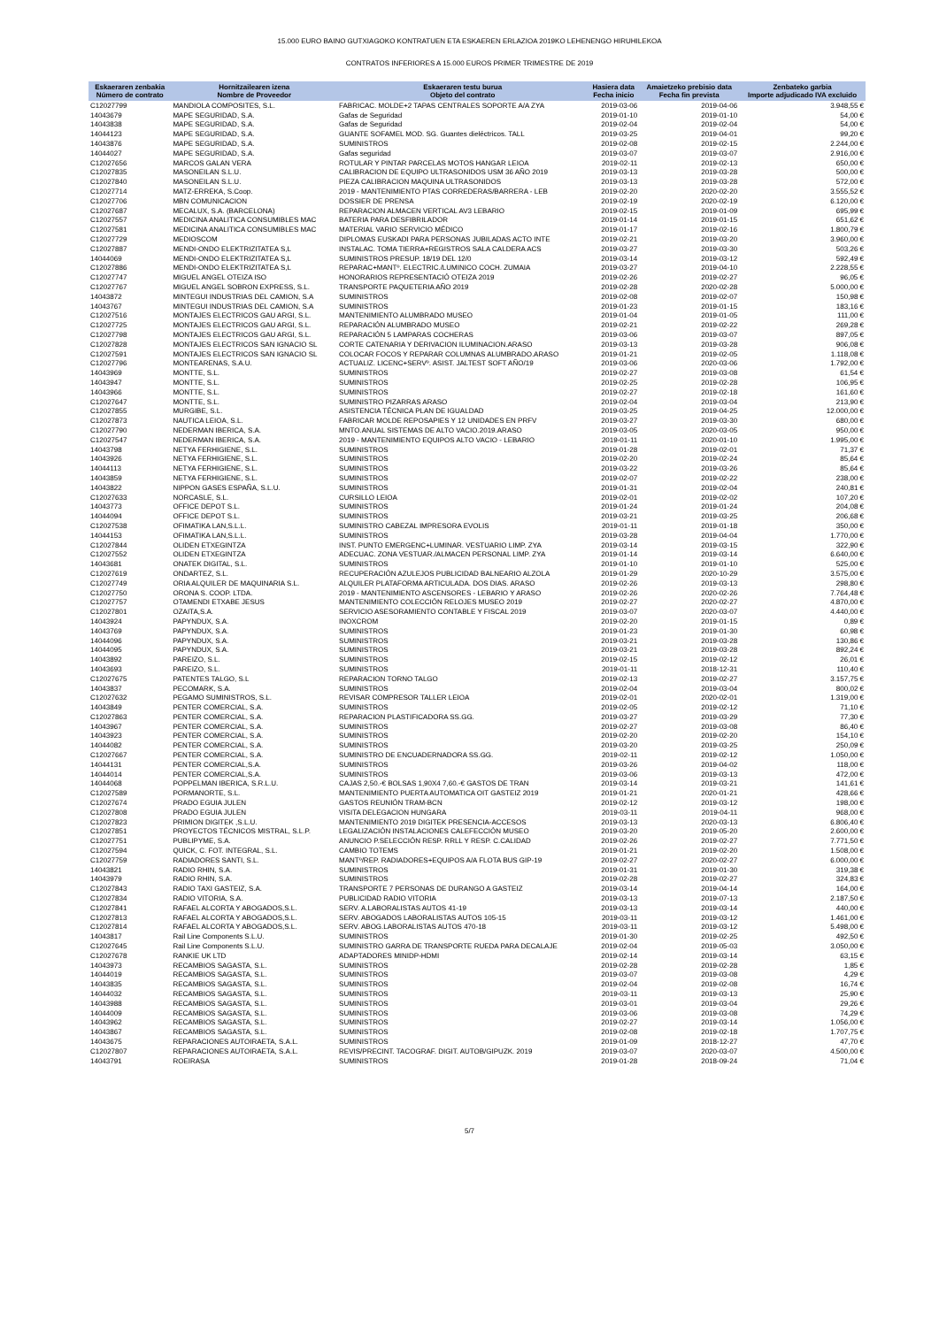15.000 EURO BAINO GUTXIAGOKO KONTRATUEN ETA ESKAEREN ERLAZIOA 2019KO LEHENENGO HIRUHILEKOA
CONTRATOS INFERIORES A 15.000 EUROS PRIMER TRIMESTRE DE 2019
| Eskaeraren zenbakia Número de contrato | Hornitzailearen izena Nombre de Proveedor | Eskaeraren testu burua Objeto del contrato | Hasiera data Fecha inicio | Amaietzeko prebisio data Fecha fin prevista | Zenbateko garbia Importe adjudicado IVA excluido |
| --- | --- | --- | --- | --- | --- |
| C12027799 | MANDIOLA COMPOSITES, S.L. | FABRICAC. MOLDE+2 TAPAS CENTRALES SOPORTE A/A ZYA | 2019-03-06 | 2019-04-06 | 3.948,55 € |
| 14043679 | MAPE SEGURIDAD, S.A. | Gafas de Seguridad | 2019-01-10 | 2019-01-10 | 54,00 € |
| 14043838 | MAPE SEGURIDAD, S.A. | Gafas de Seguridad | 2019-02-04 | 2019-02-04 | 54,00 € |
| 14044123 | MAPE SEGURIDAD, S.A. | GUANTE SOFAMEL MOD. SG. Guantes dieléctricos. TALL | 2019-03-25 | 2019-04-01 | 99,20 € |
| 14043876 | MAPE SEGURIDAD, S.A. | SUMINISTROS | 2019-02-08 | 2019-02-15 | 2.244,00 € |
| 14044027 | MAPE SEGURIDAD, S.A. | Gafas seguridad | 2019-03-07 | 2019-03-07 | 2.916,00 € |
| C12027656 | MARCOS GALAN VERA | ROTULAR Y PINTAR PARCELAS MOTOS HANGAR LEIOA | 2019-02-11 | 2019-02-13 | 650,00 € |
| C12027835 | MASONEILAN S.L.U. | CALIBRACION DE EQUIPO ULTRASONIDOS USM 36 AÑO 2019 | 2019-03-13 | 2019-03-28 | 500,00 € |
| C12027840 | MASONEILAN S.L.U. | PIEZA CALIBRACION MAQUINA ULTRASONIDOS | 2019-03-13 | 2019-03-28 | 572,00 € |
| C12027714 | MATZ-ERREKA, S.Coop. | 2019 - MANTENIMIENTO PTAS CORREDERAS/BARRERA - LEB | 2019-02-20 | 2020-02-20 | 3.555,52 € |
| C12027706 | MBN COMUNICACION | DOSSIER DE PRENSA | 2019-02-19 | 2020-02-19 | 6.120,00 € |
| C12027687 | MECALUX, S.A. (BARCELONA) | REPARACION ALMACEN VERTICAL AV3 LEBARIO | 2019-02-15 | 2019-01-09 | 695,99 € |
| C12027557 | MEDICINA ANALITICA CONSUMIBLES MAC | BATERIA PARA DESFIBRILADOR | 2019-01-14 | 2019-01-15 | 651,62 € |
| C12027581 | MEDICINA ANALITICA CONSUMIBLES MAC | MATERIAL VARIO SERVICIO MÉDICO | 2019-01-17 | 2019-02-16 | 1.800,79 € |
| C12027729 | MEDIOSCOM | DIPLOMAS EUSKADI PARA PERSONAS JUBILADAS ACTO INTE | 2019-02-21 | 2019-03-20 | 3.960,00 € |
| C12027887 | MENDI-ONDO ELEKTRIZITATEA S,L | INSTALAC. TOMA TIERRA+REGISTROS SALA CALDERA ACS | 2019-03-27 | 2019-03-30 | 503,26 € |
| 14044069 | MENDI-ONDO ELEKTRIZITATEA S,L | SUMINISTROS PRESUP. 18/19 DEL 12/0 | 2019-03-14 | 2019-03-12 | 592,49 € |
| C12027886 | MENDI-ONDO ELEKTRIZITATEA S,L | REPARAC+MANTº. ELECTRIC./LUMINICO COCH. ZUMAIA | 2019-03-27 | 2019-04-10 | 2.228,55 € |
| C12027747 | MIGUEL ANGEL OTEIZA ISO | HONORARIOS REPRESENTACIÓ OTEIZA 2019 | 2019-02-26 | 2019-02-27 | 96,05 € |
| C12027767 | MIGUEL ANGEL SOBRON EXPRESS, S.L. | TRANSPORTE PAQUETERIA AÑO 2019 | 2019-02-28 | 2020-02-28 | 5.000,00 € |
| 14043872 | MINTEGUI INDUSTRIAS DEL CAMION, S.A | SUMINISTROS | 2019-02-08 | 2019-02-07 | 150,98 € |
| 14043767 | MINTEGUI INDUSTRIAS DEL CAMION, S.A | SUMINISTROS | 2019-01-23 | 2019-01-15 | 183,16 € |
| C12027516 | MONTAJES ELECTRICOS GAU ARGI, S.L. | MANTENIMIENTO ALUMBRADO MUSEO | 2019-01-04 | 2019-01-05 | 111,00 € |
| C12027725 | MONTAJES ELECTRICOS GAU ARGI, S.L. | REPARACIÓN ALUMBRADO MUSEO | 2019-02-21 | 2019-02-22 | 269,28 € |
| C12027798 | MONTAJES ELECTRICOS GAU ARGI, S.L. | REPARACIÓN 5 LAMPARAS COCHERAS | 2019-03-06 | 2019-03-07 | 897,05 € |
| C12027828 | MONTAJES ELECTRICOS SAN IGNACIO SL | CORTE CATENARIA Y DERIVACION ILUMINACION.ARASO | 2019-03-13 | 2019-03-28 | 906,08 € |
| C12027591 | MONTAJES ELECTRICOS SAN IGNACIO SL | COLOCAR FOCOS Y REPARAR COLUMNAS ALUMBRADO.ARASO | 2019-01-21 | 2019-02-05 | 1.118,08 € |
| C12027796 | MONTEARENAS, S.A.U. | ACTUALIZ. LICENC+SERVº. ASIST. JALTEST SOFT AÑO/19 | 2019-03-06 | 2020-03-06 | 1.792,00 € |
| 14043969 | MONTTE, S.L. | SUMINISTROS | 2019-02-27 | 2019-03-08 | 61,54 € |
| 14043947 | MONTTE, S.L. | SUMINISTROS | 2019-02-25 | 2019-02-28 | 106,95 € |
| 14043966 | MONTTE, S.L. | SUMINISTROS | 2019-02-27 | 2019-02-18 | 161,60 € |
| C12027647 | MONTTE, S.L. | SUMINISTRO PIZARRAS ARASO | 2019-02-04 | 2019-03-04 | 213,90 € |
| C12027855 | MURGIBE, S.L. | ASISTENCIA TÉCNICA PLAN DE IGUALDAD | 2019-03-25 | 2019-04-25 | 12.000,00 € |
| C12027873 | NAUTICA LEIOA, S.L. | FABRICAR MOLDE REPOSAPIES Y 12 UNIDADES EN PRFV | 2019-03-27 | 2019-03-30 | 680,00 € |
| C12027790 | NEDERMAN IBERICA, S.A. | MNTO.ANUAL SISTEMAS DE ALTO VACIO.2019.ARASO | 2019-03-05 | 2020-03-05 | 950,00 € |
| C12027547 | NEDERMAN IBERICA, S.A. | 2019 - MANTENIMIENTO EQUIPOS ALTO VACIO - LEBARIO | 2019-01-11 | 2020-01-10 | 1.995,00 € |
| 14043798 | NETYA FERHIGIENE, S.L. | SUMINISTROS | 2019-01-28 | 2019-02-01 | 71,37 € |
| 14043926 | NETYA FERHIGIENE, S.L. | SUMINISTROS | 2019-02-20 | 2019-02-24 | 85,64 € |
| 14044113 | NETYA FERHIGIENE, S.L. | SUMINISTROS | 2019-03-22 | 2019-03-26 | 85,64 € |
| 14043859 | NETYA FERHIGIENE, S.L. | SUMINISTROS | 2019-02-07 | 2019-02-22 | 238,00 € |
| 14043822 | NIPPON GASES ESPAÑA, S.L.U. | SUMINISTROS | 2019-01-31 | 2019-02-04 | 240,81 € |
| C12027633 | NORCASLE, S.L. | CURSILLO LEIOA | 2019-02-01 | 2019-02-02 | 107,20 € |
| 14043773 | OFFICE DEPOT S.L. | SUMINISTROS | 2019-01-24 | 2019-01-24 | 204,08 € |
| 14044094 | OFFICE DEPOT S.L. | SUMINISTROS | 2019-03-21 | 2019-03-25 | 206,68 € |
| C12027538 | OFIMATIKA LAN,S.L.L. | SUMINISTRO CABEZAL IMPRESORA EVOLIS | 2019-01-11 | 2019-01-18 | 350,00 € |
| 14044153 | OFIMATIKA LAN,S.L.L. | SUMINISTROS | 2019-03-28 | 2019-04-04 | 1.770,00 € |
| C12027844 | OLIDEN ETXEGINTZA | INST. PUNTO EMERGENC+LUMINAR. VESTUARIO LIMP. ZYA | 2019-03-14 | 2019-03-15 | 322,90 € |
| C12027552 | OLIDEN ETXEGINTZA | ADECUAC. ZONA VESTUAR./ALMACEN PERSONAL LIMP. ZYA | 2019-01-14 | 2019-03-14 | 6.640,00 € |
| 14043681 | ONATEK DIGITAL, S.L. | SUMINISTROS | 2019-01-10 | 2019-01-10 | 525,00 € |
| C12027619 | ONDARTEZ, S.L. | RECUPERACIÓN AZULEJOS PUBLICIDAD BALNEARIO ALZOLA | 2019-01-29 | 2020-10-29 | 3.575,00 € |
| C12027749 | ORIA ALQUILER DE MAQUINARIA S.L. | ALQUILER PLATAFORMA ARTICULADA. DOS DIAS. ARASO | 2019-02-26 | 2019-03-13 | 298,80 € |
| C12027750 | ORONA S. COOP. LTDA. | 2019 - MANTENIMIENTO ASCENSORES - LEBARIO Y ARASO | 2019-02-26 | 2020-02-26 | 7.764,48 € |
| C12027757 | OTAMENDI ETXABE JESUS | MANTENIMIENTO COLECCIÓN RELOJES MUSEO 2019 | 2019-02-27 | 2020-02-27 | 4.870,00 € |
| C12027801 | OZAITA,S.A. | SERVICIO ASESORAMIENTO CONTABLE Y FISCAL 2019 | 2019-03-07 | 2020-03-07 | 4.440,00 € |
| 14043924 | PAPYNDUX, S.A. | INOXCROM | 2019-02-20 | 2019-01-15 | 0,89 € |
| 14043769 | PAPYNDUX, S.A. | SUMINISTROS | 2019-01-23 | 2019-01-30 | 60,98 € |
| 14044096 | PAPYNDUX, S.A. | SUMINISTROS | 2019-03-21 | 2019-03-28 | 130,86 € |
| 14044095 | PAPYNDUX, S.A. | SUMINISTROS | 2019-03-21 | 2019-03-28 | 892,24 € |
| 14043892 | PAREIZO, S.L. | SUMINISTROS | 2019-02-15 | 2019-02-12 | 26,01 € |
| 14043693 | PAREIZO, S.L. | SUMINISTROS | 2019-01-11 | 2018-12-31 | 110,40 € |
| C12027675 | PATENTES TALGO, S.L | REPARACION TORNO TALGO | 2019-02-13 | 2019-02-27 | 3.157,75 € |
| 14043837 | PECOMARK, S.A. | SUMINISTROS | 2019-02-04 | 2019-03-04 | 800,02 € |
| C12027632 | PEGAMO SUMINISTROS, S.L. | REVISAR COMPRESOR TALLER LEIOA | 2019-02-01 | 2020-02-01 | 1.319,00 € |
| 14043849 | PENTER COMERCIAL, S.A. | SUMINISTROS | 2019-02-05 | 2019-02-12 | 71,10 € |
| C12027863 | PENTER COMERCIAL, S.A. | REPARACION PLASTIFICADORA SS.GG. | 2019-03-27 | 2019-03-29 | 77,30 € |
| 14043967 | PENTER COMERCIAL, S.A. | SUMINISTROS | 2019-02-27 | 2019-03-08 | 86,40 € |
| 14043923 | PENTER COMERCIAL, S.A. | SUMINISTROS | 2019-02-20 | 2019-02-20 | 154,10 € |
| 14044082 | PENTER COMERCIAL, S.A. | SUMINISTROS | 2019-03-20 | 2019-03-25 | 250,09 € |
| C12027667 | PENTER COMERCIAL, S.A. | SUMINISTRO DE ENCUADERNADORA SS.GG. | 2019-02-11 | 2019-02-12 | 1.050,00 € |
| 14044131 | PENTER COMERCIAL,S.A. | SUMINISTROS | 2019-03-26 | 2019-04-02 | 118,00 € |
| 14044014 | PENTER COMERCIAL,S.A. | SUMINISTROS | 2019-03-06 | 2019-03-13 | 472,00 € |
| 14044068 | POPPELMAN IBERICA, S.R.L.U. | CAJAS 2,50.-€ BOLSAS 1,90X4 7,60.-€ GASTOS DE TRAN | 2019-03-14 | 2019-03-21 | 141,61 € |
| C12027589 | PORMANORTE, S.L. | MANTENIMIENTO PUERTA AUTOMATICA OIT GASTEIZ 2019 | 2019-01-21 | 2020-01-21 | 428,66 € |
| C12027674 | PRADO EGUIA JULEN | GASTOS REUNIÓN TRAM-BCN | 2019-02-12 | 2019-03-12 | 198,00 € |
| C12027808 | PRADO EGUIA JULEN | VISITA DELEGACION HUNGARA | 2019-03-11 | 2019-04-11 | 968,00 € |
| C12027823 | PRIMION DIGITEK ,S.L.U. | MANTENIMIENTO 2019 DIGITEK PRESENCIA-ACCESOS | 2019-03-13 | 2020-03-13 | 6.806,40 € |
| C12027851 | PROYECTOS TÉCNICOS MISTRAL, S.L.P. | LEGALIZACIÓN INSTALACIONES CALEFECCIÓN MUSEO | 2019-03-20 | 2019-05-20 | 2.600,00 € |
| C12027751 | PUBLIPYME, S.A. | ANUNCIO P.SELECCIÓN RESP. RRLL Y RESP. C.CALIDAD | 2019-02-26 | 2019-02-27 | 7.771,50 € |
| C12027594 | QUICK, C. FOT. INTEGRAL, S.L. | CAMBIO TOTEMS | 2019-01-21 | 2019-02-20 | 1.508,00 € |
| C12027759 | RADIADORES SANTI, S.L. | MANTº/REP. RADIADORES+EQUIPOS A/A FLOTA BUS GIP-19 | 2019-02-27 | 2020-02-27 | 6.000,00 € |
| 14043821 | RADIO RHIN, S.A. | SUMINISTROS | 2019-01-31 | 2019-01-30 | 319,38 € |
| 14043979 | RADIO RHIN, S.A. | SUMINISTROS | 2019-02-28 | 2019-02-27 | 324,83 € |
| C12027843 | RADIO TAXI GASTEIZ, S.A. | TRANSPORTE 7 PERSONAS DE DURANGO A GASTEIZ | 2019-03-14 | 2019-04-14 | 164,00 € |
| C12027834 | RADIO VITORIA, S.A. | PUBLICIDAD RADIO VITORIA | 2019-03-13 | 2019-07-13 | 2.187,50 € |
| C12027841 | RAFAEL ALCORTA Y ABOGADOS,S.L. | SERV. A.LABORALISTAS AUTOS 41-19 | 2019-03-13 | 2019-03-14 | 440,00 € |
| C12027813 | RAFAEL ALCORTA Y ABOGADOS,S.L. | SERV. ABOGADOS LABORALISTAS AUTOS 105-15 | 2019-03-11 | 2019-03-12 | 1.461,00 € |
| C12027814 | RAFAEL ALCORTA Y ABOGADOS,S.L. | SERV. ABOG.LABORALISTAS AUTOS 470-18 | 2019-03-11 | 2019-03-12 | 5.498,00 € |
| 14043817 | Rail Line Components S.L.U. | SUMINISTROS | 2019-01-30 | 2019-02-25 | 492,50 € |
| C12027645 | Rail Line Components S.L.U. | SUMINISTRO GARRA DE TRANSPORTE RUEDA PARA DECALAJE | 2019-02-04 | 2019-05-03 | 3.050,00 € |
| C12027678 | RANKIE UK LTD | ADAPTADORES MINIDP-HDMI | 2019-02-14 | 2019-03-14 | 63,15 € |
| 14043973 | RECAMBIOS SAGASTA, S.L. | SUMINISTROS | 2019-02-28 | 2019-02-28 | 1,85 € |
| 14044019 | RECAMBIOS SAGASTA, S.L. | SUMINISTROS | 2019-03-07 | 2019-03-08 | 4,29 € |
| 14043835 | RECAMBIOS SAGASTA, S.L. | SUMINISTROS | 2019-02-04 | 2019-02-08 | 16,74 € |
| 14044032 | RECAMBIOS SAGASTA, S.L. | SUMINISTROS | 2019-03-11 | 2019-03-13 | 25,90 € |
| 14043988 | RECAMBIOS SAGASTA, S.L. | SUMINISTROS | 2019-03-01 | 2019-03-04 | 29,26 € |
| 14044009 | RECAMBIOS SAGASTA, S.L. | SUMINISTROS | 2019-03-06 | 2019-03-08 | 74,29 € |
| 14043962 | RECAMBIOS SAGASTA, S.L. | SUMINISTROS | 2019-02-27 | 2019-03-14 | 1.056,00 € |
| 14043867 | RECAMBIOS SAGASTA, S.L. | SUMINISTROS | 2019-02-08 | 2019-02-18 | 1.707,75 € |
| 14043675 | REPARACIONES AUTOIRAETA, S.A.L. | SUMINISTROS | 2019-01-09 | 2018-12-27 | 47,70 € |
| C12027807 | REPARACIONES AUTOIRAETA, S.A.L. | REVIS/PRECINT. TACOGRAF. DIGIT. AUTOB/GIPUZK. 2019 | 2019-03-07 | 2020-03-07 | 4.500,00 € |
| 14043791 | ROEIRASA | SUMINISTROS | 2019-01-28 | 2018-09-24 | 71,04 € |
5/7